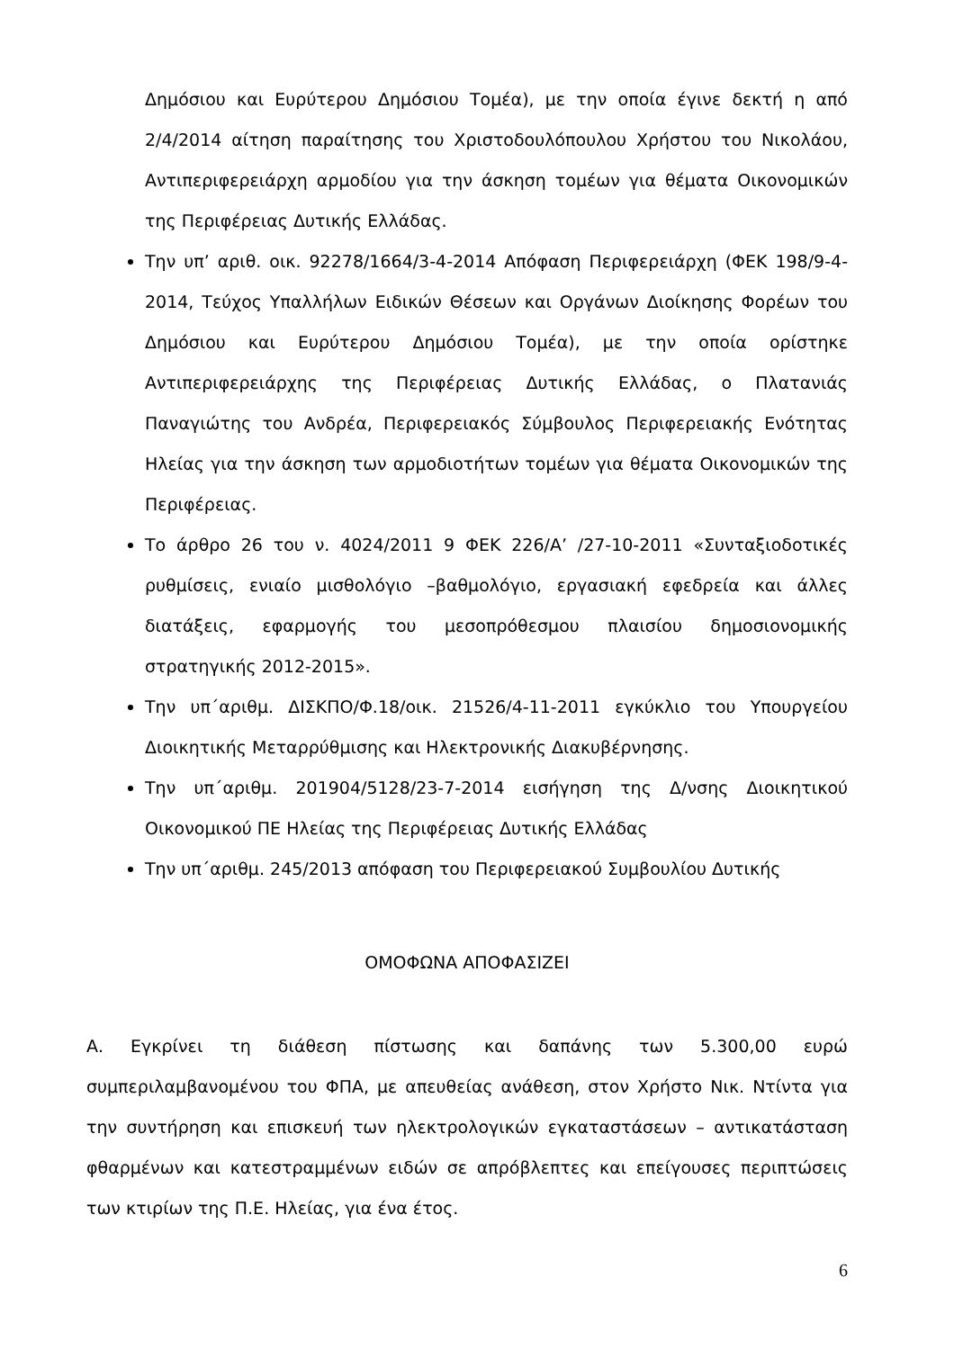Δημόσιου και Ευρύτερου Δημόσιου Τομέα), με την οποία έγινε δεκτή η από 2/4/2014 αίτηση παραίτησης του Χριστοδουλόπουλου Χρήστου του Νικολάου, Αντιπεριφερειάρχη αρμοδίου για την άσκηση τομέων για θέματα Οικονομικών της Περιφέρειας Δυτικής Ελλάδας.
Την υπ’ αριθ. οικ. 92278/1664/3-4-2014 Απόφαση Περιφερειάρχη (ΦΕΚ 198/9-4-2014, Τεύχος Υπαλλήλων Ειδικών Θέσεων και Οργάνων Διοίκησης Φορέων του Δημόσιου και Ευρύτερου Δημόσιου Τομέα), με την οποία ορίστηκε Αντιπεριφερειάρχης της Περιφέρειας Δυτικής Ελλάδας, ο Πλατανιάς Παναγιώτης του Ανδρέα, Περιφερειακός Σύμβουλος Περιφερειακής Ενότητας Ηλείας για την άσκηση των αρμοδιοτήτων τομέων για θέματα Οικονομικών της Περιφέρειας.
Το άρθρο 26 του ν. 4024/2011 9 ΦΕΚ 226/Α’ /27-10-2011 «Συνταξιοδοτικές ρυθμίσεις, ενιαίο μισθολόγιο –βαθμολόγιο, εργασιακή εφεδρεία και άλλες διατάξεις, εφαρμογής του μεσοπρόθεσμου πλαισίου δημοσιονομικής στρατηγικής 2012-2015».
Την υπ΄αριθμ. ΔΙΣΚΠΟ/Φ.18/οικ. 21526/4-11-2011 εγκύκλιο του Υπουργείου Διοικητικής Μεταρρύθμισης και Ηλεκτρονικής Διακυβέρνησης.
Την υπ΄αριθμ. 201904/5128/23-7-2014 εισήγηση της Δ/νσης Διοικητικού Οικονομικού ΠΕ Ηλείας της Περιφέρειας Δυτικής Ελλάδας
Την υπ΄αριθμ. 245/2013 απόφαση του Περιφερειακού Συμβουλίου Δυτικής
ΟΜΟΦΩΝΑ ΑΠΟΦΑΣΙΖΕΙ
Α. Εγκρίνει τη διάθεση πίστωσης και δαπάνης των 5.300,00 ευρώ συμπεριλαμβανομένου του ΦΠΑ, με απευθείας ανάθεση, στον Χρήστο Νικ. Ντίντα για την συντήρηση και επισκευή των ηλεκτρολογικών εγκαταστάσεων – αντικατάσταση φθαρμένων και κατεστραμμένων ειδών σε απρόβλεπτες και επείγουσες περιπτώσεις των κτιρίων της Π.Ε. Ηλείας, για ένα έτος.
6